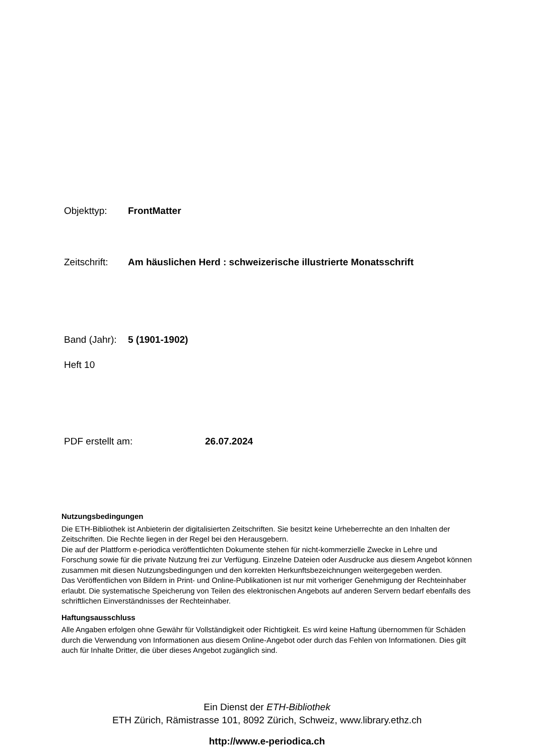Objekttyp: FrontMatter
Zeitschrift: Am häuslichen Herd : schweizerische illustrierte Monatsschrift
Band (Jahr): 5 (1901-1902)
Heft 10
PDF erstellt am: 26.07.2024
Nutzungsbedingungen
Die ETH-Bibliothek ist Anbieterin der digitalisierten Zeitschriften. Sie besitzt keine Urheberrechte an den Inhalten der Zeitschriften. Die Rechte liegen in der Regel bei den Herausgebern.
Die auf der Plattform e-periodica veröffentlichten Dokumente stehen für nicht-kommerzielle Zwecke in Lehre und Forschung sowie für die private Nutzung frei zur Verfügung. Einzelne Dateien oder Ausdrucke aus diesem Angebot können zusammen mit diesen Nutzungsbedingungen und den korrekten Herkunftsbezeichnungen weitergegeben werden.
Das Veröffentlichen von Bildern in Print- und Online-Publikationen ist nur mit vorheriger Genehmigung der Rechteinhaber erlaubt. Die systematische Speicherung von Teilen des elektronischen Angebots auf anderen Servern bedarf ebenfalls des schriftlichen Einverständnisses der Rechteinhaber.
Haftungsausschluss
Alle Angaben erfolgen ohne Gewähr für Vollständigkeit oder Richtigkeit. Es wird keine Haftung übernommen für Schäden durch die Verwendung von Informationen aus diesem Online-Angebot oder durch das Fehlen von Informationen. Dies gilt auch für Inhalte Dritter, die über dieses Angebot zugänglich sind.
Ein Dienst der ETH-Bibliothek
ETH Zürich, Rämistrasse 101, 8092 Zürich, Schweiz, www.library.ethz.ch
http://www.e-periodica.ch